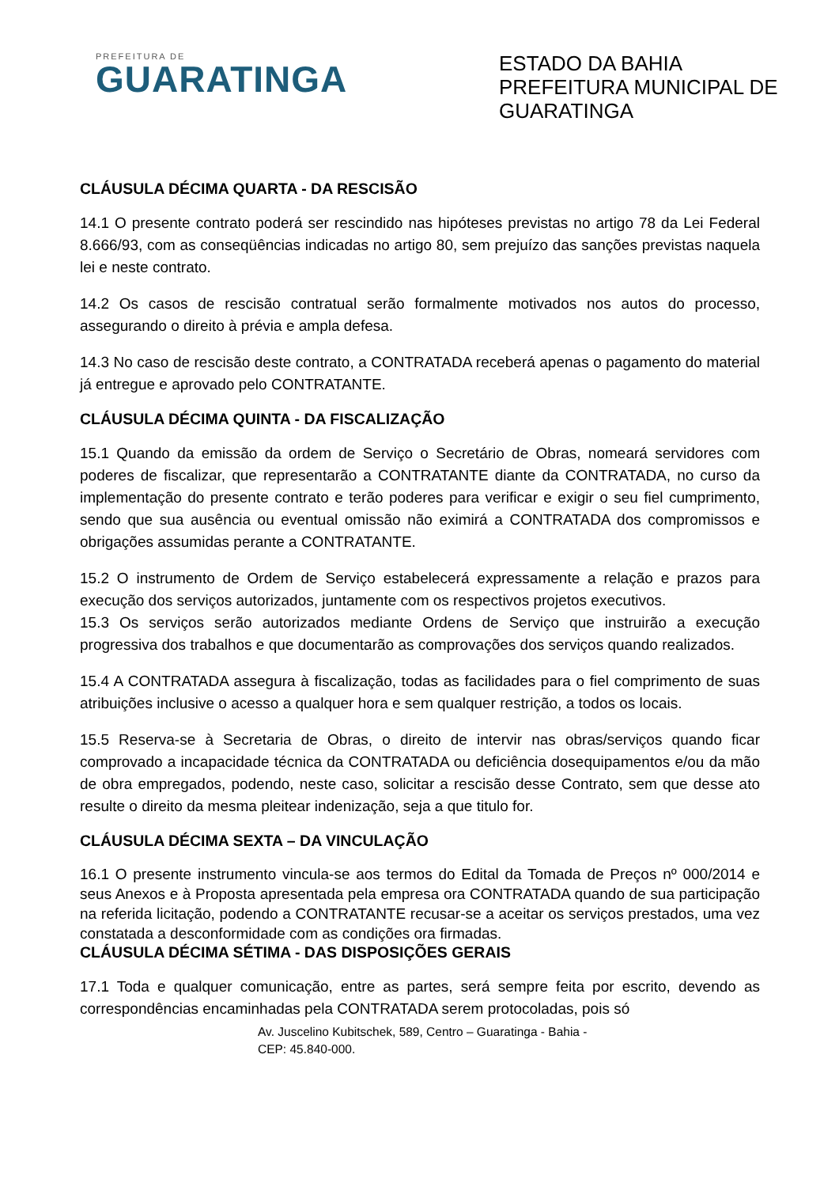PREFEITURA DE
GUARATINGA
ESTADO DA BAHIA
PREFEITURA MUNICIPAL DE GUARATINGA
CLÁUSULA DÉCIMA QUARTA - DA RESCISÃO
14.1 O presente contrato poderá ser rescindido nas hipóteses previstas no artigo 78 da Lei Federal 8.666/93, com as conseqüências indicadas no artigo 80, sem prejuízo das sanções previstas naquela lei e neste contrato.
14.2 Os casos de rescisão contratual serão formalmente motivados nos autos do processo, assegurando o direito à prévia e ampla defesa.
14.3 No caso de rescisão deste contrato, a CONTRATADA receberá apenas o pagamento do material já entregue e aprovado pelo CONTRATANTE.
CLÁUSULA DÉCIMA QUINTA - DA FISCALIZAÇÃO
15.1 Quando da emissão da ordem de Serviço o Secretário de Obras, nomeará servidores com poderes de fiscalizar, que representarão a CONTRATANTE diante da CONTRATADA, no curso da implementação do presente contrato e terão poderes para verificar e exigir o seu fiel cumprimento, sendo que sua ausência ou eventual omissão não eximirá a CONTRATADA dos compromissos e obrigações assumidas perante a CONTRATANTE.
15.2 O instrumento de Ordem de Serviço estabelecerá expressamente a relação e prazos para execução dos serviços autorizados, juntamente com os respectivos projetos executivos.
15.3 Os serviços serão autorizados mediante Ordens de Serviço que instruirão a execução progressiva dos trabalhos e que documentarão as comprovações dos serviços quando realizados.
15.4 A CONTRATADA assegura à fiscalização, todas as facilidades para o fiel comprimento de suas atribuições inclusive o acesso a qualquer hora e sem qualquer restrição, a todos os locais.
15.5 Reserva-se à Secretaria de Obras, o direito de intervir nas obras/serviços quando ficar comprovado a incapacidade técnica da CONTRATADA ou deficiência dosequipamentos e/ou da mão de obra empregados, podendo, neste caso, solicitar a rescisão desse Contrato, sem que desse ato resulte o direito da mesma pleitear indenização, seja a que titulo for.
CLÁUSULA DÉCIMA SEXTA – DA VINCULAÇÃO
16.1 O presente instrumento vincula-se aos termos do Edital da Tomada de Preços nº 000/2014 e seus Anexos e à Proposta apresentada pela empresa ora CONTRATADA quando de sua participação na referida licitação, podendo a CONTRATANTE recusar-se a aceitar os serviços prestados, uma vez constatada a desconformidade com as condições ora firmadas.
CLÁUSULA DÉCIMA SÉTIMA - DAS DISPOSIÇÕES GERAIS
17.1 Toda e qualquer comunicação, entre as partes, será sempre feita por escrito, devendo as correspondências encaminhadas pela CONTRATADA serem protocoladas, pois só
Av. Juscelino Kubitschek, 589, Centro – Guaratinga - Bahia -
CEP: 45.840-000.